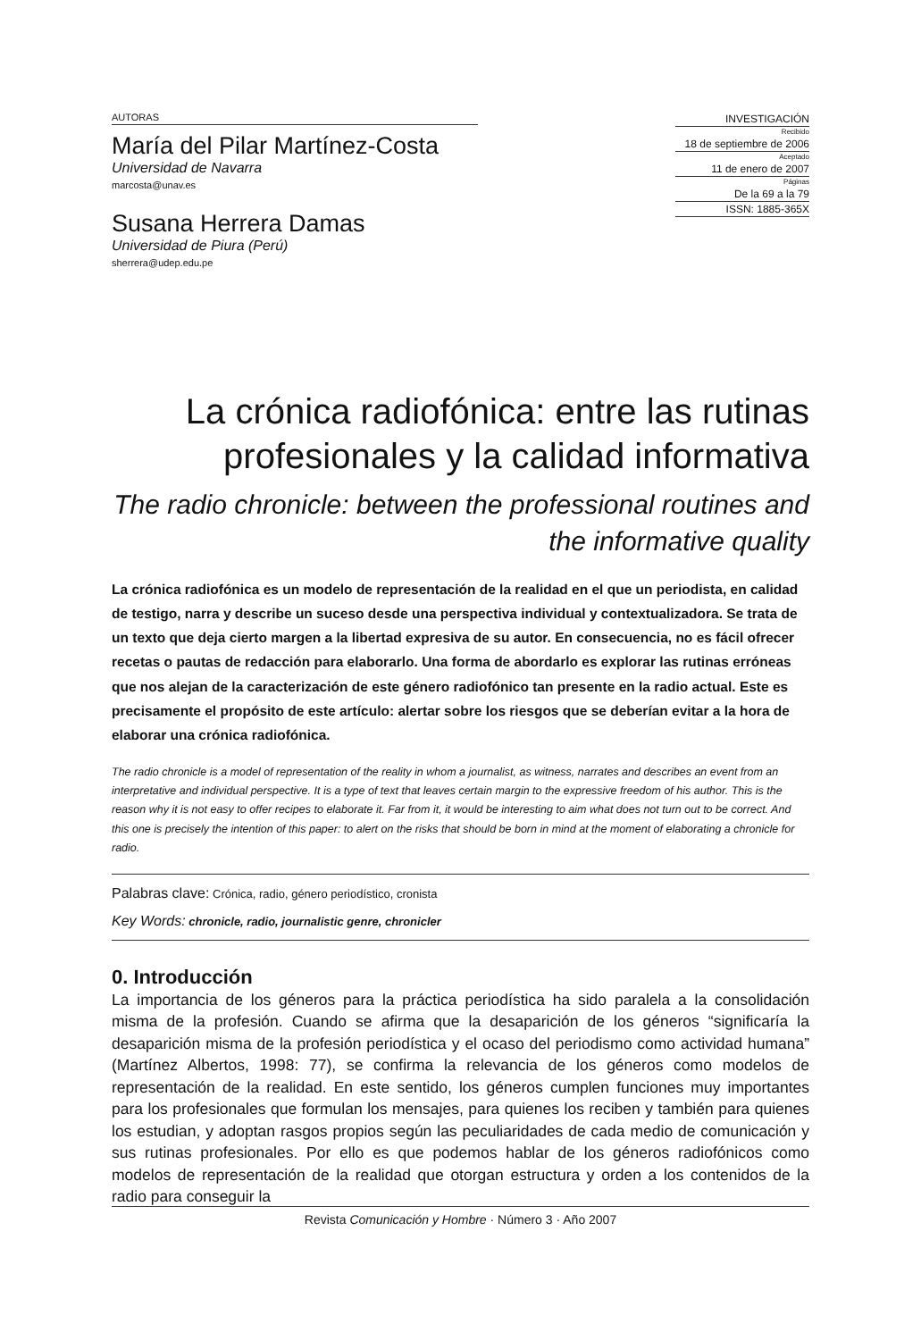AUTORAS
María del Pilar Martínez-Costa
Universidad de Navarra
marcosta@unav.es
Susana Herrera Damas
Universidad de Piura (Perú)
sherrera@udep.edu.pe
INVESTIGACIÓN
Recibido
18 de septiembre de 2006
Aceptado
11 de enero de 2007
Páginas
De la 69 a la 79
ISSN: 1885-365X
La crónica radiofónica: entre las rutinas profesionales y la calidad informativa
The radio chronicle: between the professional routines and the informative quality
La crónica radiofónica es un modelo de representación de la realidad en el que un periodista, en calidad de testigo, narra y describe un suceso desde una perspectiva individual y contextualizadora. Se trata de un texto que deja cierto margen a la libertad expresiva de su autor. En consecuencia, no es fácil ofrecer recetas o pautas de redacción para elaborarlo. Una forma de abordarlo es explorar las rutinas erróneas que nos alejan de la caracterización de este género radiofónico tan presente en la radio actual. Este es precisamente el propósito de este artículo: alertar sobre los riesgos que se deberían evitar a la hora de elaborar una crónica radiofónica.
The radio chronicle is a model of representation of the reality in whom a journalist, as witness, narrates and describes an event from an interpretative and individual perspective. It is a type of text that leaves certain margin to the expressive freedom of his author. This is the reason why it is not easy to offer recipes to elaborate it. Far from it, it would be interesting to aim what does not turn out to be correct. And this one is precisely the intention of this paper: to alert on the risks that should be born in mind at the moment of elaborating a chronicle for radio.
Palabras clave: Crónica, radio, género periodístico, cronista
Key Words: chronicle, radio, journalistic genre, chronicler
0. Introducción
La importancia de los géneros para la práctica periodística ha sido paralela a la consolidación misma de la profesión. Cuando se afirma que la desaparición de los géneros “significaría la desaparición misma de la profesión periodística y el ocaso del periodismo como actividad humana” (Martínez Albertos, 1998: 77), se confirma la relevancia de los géneros como modelos de representación de la realidad. En este sentido, los géneros cumplen funciones muy importantes para los profesionales que formulan los mensajes, para quienes los reciben y también para quienes los estudian, y adoptan rasgos propios según las peculiaridades de cada medio de comunicación y sus rutinas profesionales. Por ello es que podemos hablar de los géneros radiofónicos como modelos de representación de la realidad que otorgan estructura y orden a los contenidos de la radio para conseguir la
Revista Comunicación y Hombre · Número 3 · Año 2007